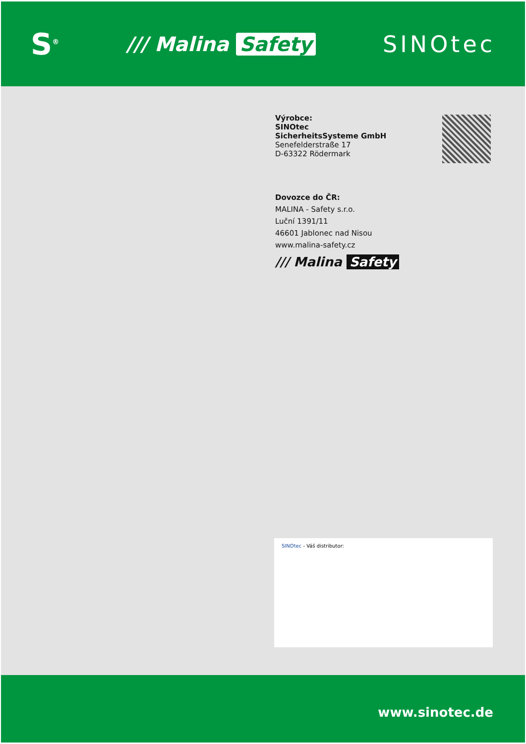S<sup>®</sup>
/// Malina Safety
SINOtec
Výrobce:
SINOtec
SicherheitsSysteme GmbH
Senefelderstraße 17
D-63322 Rödermark
Dovozce do ČR:
MALINA - Safety s.r.o.
Luční 1391/11
46601 Jablonec nad Nisou
www.malina-safety.cz
/// Malina Safety
SINOtec - Váš distributor:
www.sinotec.de